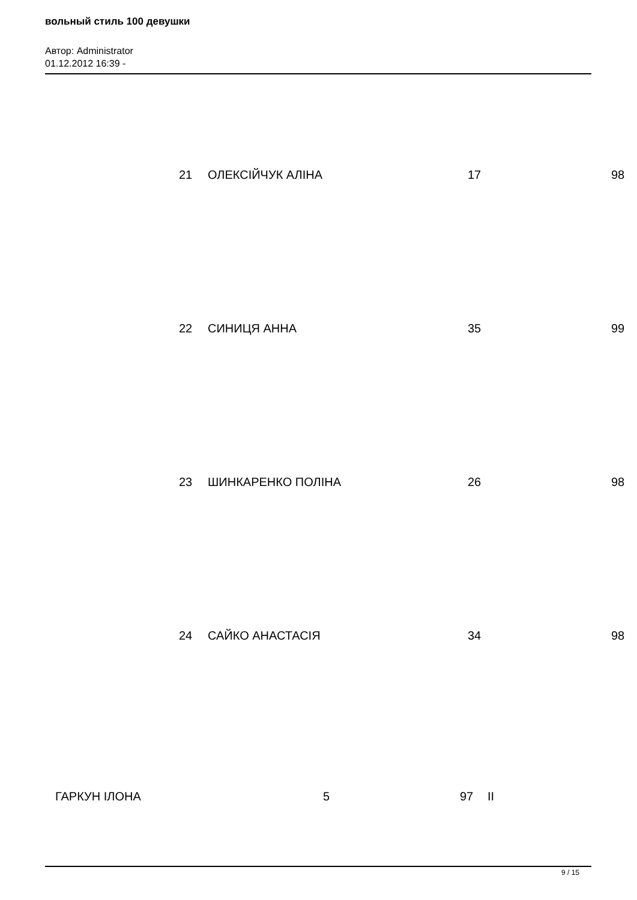вольный стиль 100 девушки
Автор: Administrator
01.12.2012 16:39 -
21 ОЛЕКСІЙЧУК АЛІНА 17 98
22 СИНИЦЯ АННА 35 99
23 ШИНКАРЕНКО ПОЛІНА 26 98
24 САЙКО АНАСТАСІЯ 34 98
ГАРКУН ІЛОНА 5 97 II
9 / 15